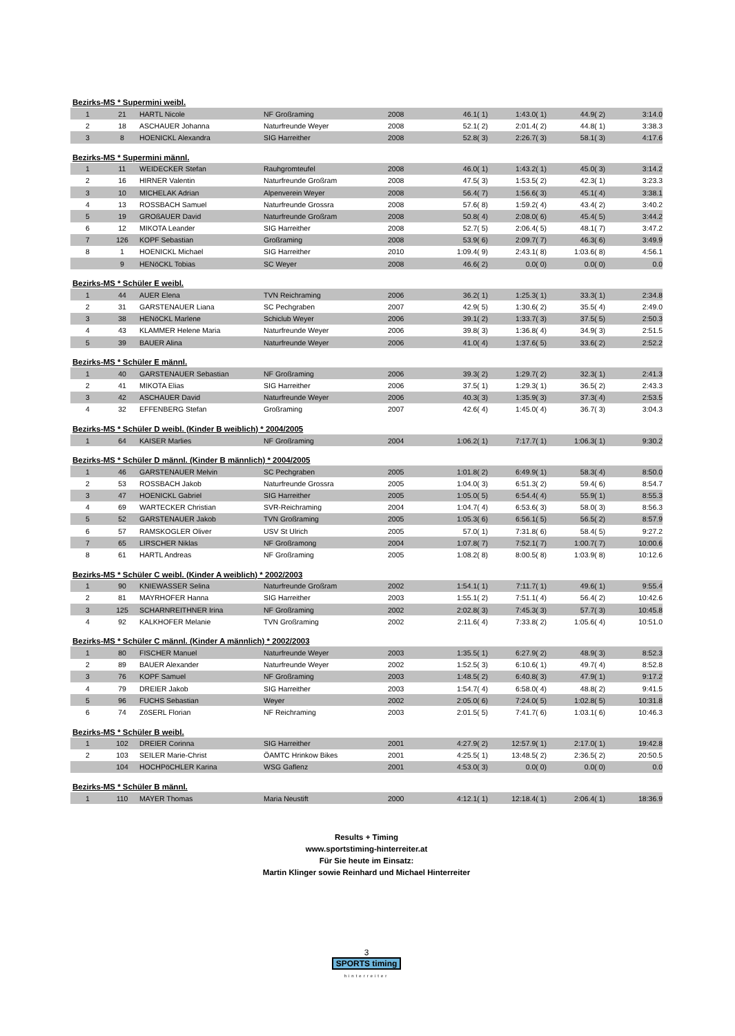Bezirks-MS * Supermini weibl.
| 1 | 21 | HARTL Nicole | NF Großraming | 2008 | 46.1( 1) | 1:43.0( 1) | 44.9( 2) | 3:14.0 |
| 2 | 18 | ASCHAUER Johanna | Naturfreunde Weyer | 2008 | 52.1( 2) | 2:01.4( 2) | 44.8( 1) | 3:38.3 |
| 3 | 8 | HOENICKL Alexandra | SIG Harreither | 2008 | 52.8( 3) | 2:26.7( 3) | 58.1( 3) | 4:17.6 |
Bezirks-MS * Supermini männl.
| 1 | 11 | WEIDECKER Stefan | Rauhgromteufel | 2008 | 46.0( 1) | 1:43.2( 1) | 45.0( 3) | 3:14.2 |
| 2 | 16 | HIRNER Valentin | Naturfreunde Großram | 2008 | 47.5( 3) | 1:53.5( 2) | 42.3( 1) | 3:23.3 |
| 3 | 10 | MICHELAK Adrian | Alpenverein Weyer | 2008 | 56.4( 7) | 1:56.6( 3) | 45.1( 4) | 3:38.1 |
| 4 | 13 | ROSSBACH Samuel | Naturfreunde Grossra | 2008 | 57.6( 8) | 1:59.2( 4) | 43.4( 2) | 3:40.2 |
| 5 | 19 | GROßAUER David | Naturfreunde Großram | 2008 | 50.8( 4) | 2:08.0( 6) | 45.4( 5) | 3:44.2 |
| 6 | 12 | MIKOTA Leander | SIG Harreither | 2008 | 52.7( 5) | 2:06.4( 5) | 48.1( 7) | 3:47.2 |
| 7 | 126 | KOPF Sebastian | Großraming | 2008 | 53.9( 6) | 2:09.7( 7) | 46.3( 6) | 3:49.9 |
| 8 | 1 | HOENICKL Michael | SIG Harreither | 2010 | 1:09.4( 9) | 2:43.1( 8) | 1:03.6( 8) | 4:56.1 |
| | 9 | HENöCKL Tobias | SC Weyer | 2008 | 46.6( 2) | 0.0( 0) | 0.0( 0) | 0.0 |
Bezirks-MS * Schüler E weibl.
| 1 | 44 | AUER Elena | TVN Reichraming | 2006 | 36.2( 1) | 1:25.3( 1) | 33.3( 1) | 2:34.8 |
| 2 | 31 | GARSTENAUER Liana | SC Pechgraben | 2007 | 42.9( 5) | 1:30.6( 2) | 35.5( 4) | 2:49.0 |
| 3 | 38 | HENöCKL Marlene | Schiclub Weyer | 2006 | 39.1( 2) | 1:33.7( 3) | 37.5( 5) | 2:50.3 |
| 4 | 43 | KLAMMER Helene Maria | Naturfreunde Weyer | 2006 | 39.8( 3) | 1:36.8( 4) | 34.9( 3) | 2:51.5 |
| 5 | 39 | BAUER Alina | Naturfreunde Weyer | 2006 | 41.0( 4) | 1:37.6( 5) | 33.6( 2) | 2:52.2 |
Bezirks-MS * Schüler E männl.
| 1 | 40 | GARSTENAUER Sebastian | NF Großraming | 2006 | 39.3( 2) | 1:29.7( 2) | 32.3( 1) | 2:41.3 |
| 2 | 41 | MIKOTA Elias | SIG Harreither | 2006 | 37.5( 1) | 1:29.3( 1) | 36.5( 2) | 2:43.3 |
| 3 | 42 | ASCHAUER David | Naturfreunde Weyer | 2006 | 40.3( 3) | 1:35.9( 3) | 37.3( 4) | 2:53.5 |
| 4 | 32 | EFFENBERG Stefan | Großraming | 2007 | 42.6( 4) | 1:45.0( 4) | 36.7( 3) | 3:04.3 |
Bezirks-MS * Schüler D weibl. (Kinder B weiblich) * 2004/2005
| 1 | 64 | KAISER Marlies | NF Großraming | 2004 | 1:06.2( 1) | 7:17.7( 1) | 1:06.3( 1) | 9:30.2 |
Bezirks-MS * Schüler D männl. (Kinder B männlich) * 2004/2005
| 1 | 46 | GARSTENAUER Melvin | SC Pechgraben | 2005 | 1:01.8( 2) | 6:49.9( 1) | 58.3( 4) | 8:50.0 |
| 2 | 53 | ROSSBACH Jakob | Naturfreunde Grossra | 2005 | 1:04.0( 3) | 6:51.3( 2) | 59.4( 6) | 8:54.7 |
| 3 | 47 | HOENICKL Gabriel | SIG Harreither | 2005 | 1:05.0( 5) | 6:54.4( 4) | 55.9( 1) | 8:55.3 |
| 4 | 69 | WARTECKER Christian | SVR-Reichraming | 2004 | 1:04.7( 4) | 6:53.6( 3) | 58.0( 3) | 8:56.3 |
| 5 | 52 | GARSTENAUER Jakob | TVN Großraming | 2005 | 1:05.3( 6) | 6:56.1( 5) | 56.5( 2) | 8:57.9 |
| 6 | 57 | RAMSKOGLER Oliver | USV St Ulrich | 2005 | 57.0( 1) | 7:31.8( 6) | 58.4( 5) | 9:27.2 |
| 7 | 65 | LIRSCHER Niklas | NF Großramong | 2004 | 1:07.8( 7) | 7:52.1( 7) | 1:00.7( 7) | 10:00.6 |
| 8 | 61 | HARTL Andreas | NF Großraming | 2005 | 1:08.2( 8) | 8:00.5( 8) | 1:03.9( 8) | 10:12.6 |
Bezirks-MS * Schüler C weibl. (Kinder A weiblich) * 2002/2003
| 1 | 90 | KNIEWASSER Selina | Naturfreunde Großram | 2002 | 1:54.1( 1) | 7:11.7( 1) | 49.6( 1) | 9:55.4 |
| 2 | 81 | MAYRHOFER Hanna | SIG Harreither | 2003 | 1:55.1( 2) | 7:51.1( 4) | 56.4( 2) | 10:42.6 |
| 3 | 125 | SCHARNREITHNER Irina | NF Großraming | 2002 | 2:02.8( 3) | 7:45.3( 3) | 57.7( 3) | 10:45.8 |
| 4 | 92 | KALKHOFER Melanie | TVN Großraming | 2002 | 2:11.6( 4) | 7:33.8( 2) | 1:05.6( 4) | 10:51.0 |
Bezirks-MS * Schüler C männl. (Kinder A männlich) * 2002/2003
| 1 | 80 | FISCHER Manuel | Naturfreunde Weyer | 2003 | 1:35.5( 1) | 6:27.9( 2) | 48.9( 3) | 8:52.3 |
| 2 | 89 | BAUER Alexander | Naturfreunde Weyer | 2002 | 1:52.5( 3) | 6:10.6( 1) | 49.7( 4) | 8:52.8 |
| 3 | 76 | KOPF Samuel | NF Großraming | 2003 | 1:48.5( 2) | 6:40.8( 3) | 47.9( 1) | 9:17.2 |
| 4 | 79 | DREIER Jakob | SIG Harreither | 2003 | 1:54.7( 4) | 6:58.0( 4) | 48.8( 2) | 9:41.5 |
| 5 | 96 | FUCHS Sebastian | Weyer | 2002 | 2:05.0( 6) | 7:24.0( 5) | 1:02.8( 5) | 10:31.8 |
| 6 | 74 | ZöSERL Florian | NF Reichraming | 2003 | 2:01.5( 5) | 7:41.7( 6) | 1:03.1( 6) | 10:46.3 |
Bezirks-MS * Schüler B weibl.
| 1 | 102 | DREIER Corinna | SIG Harreither | 2001 | 4:27.9( 2) | 12:57.9( 1) | 2:17.0( 1) | 19:42.8 |
| 2 | 103 | SEILER Marie-Christ | ÖAMTC Hrinkow Bikes | 2001 | 4:25.5( 1) | 13:48.5( 2) | 2:36.5( 2) | 20:50.5 |
| | 104 | HOCHPöCHLER Karina | WSG Gaflenz | 2001 | 4:53.0( 3) | 0.0( 0) | 0.0( 0) | 0.0 |
Bezirks-MS * Schüler B männl.
| 1 | 110 | MAYER Thomas | Maria Neustift | 2000 | 4:12.1( 1) | 12:18.4( 1) | 2:06.4( 1) | 18:36.9 |
Results + Timing
www.sportstiming-hinterreiter.at
Für Sie heute im Einsatz:
Martin Klinger sowie Reinhard und Michael Hinterreiter
3
SPORTS timing
hinterreiter